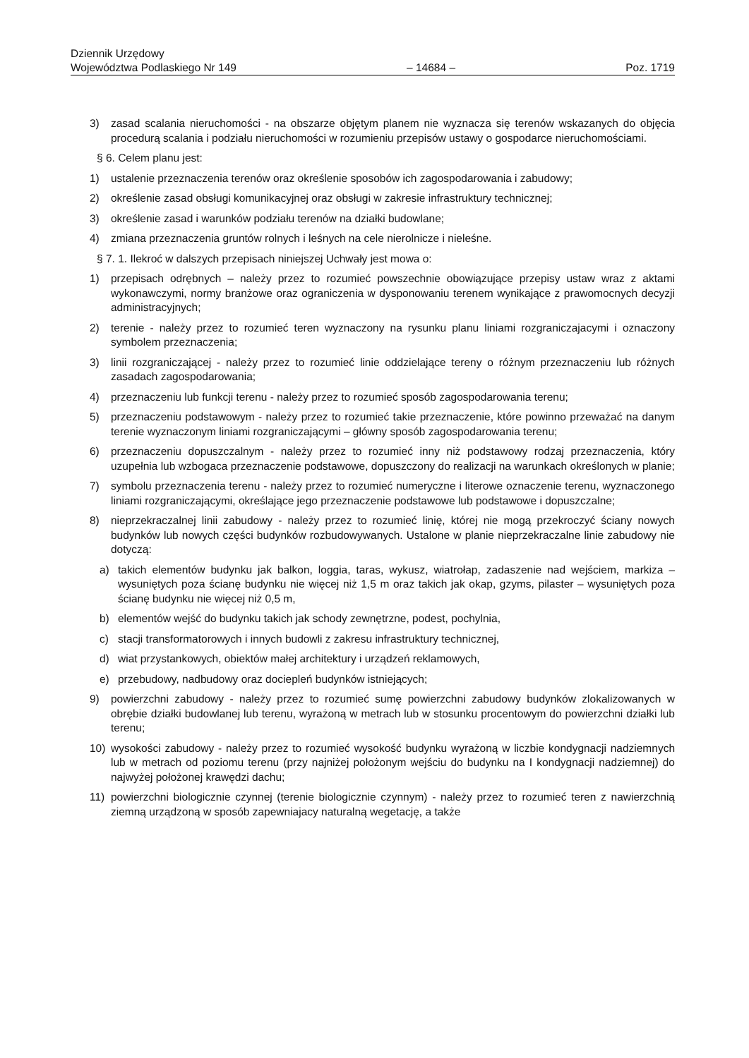Dziennik Urzędowy
Województwa Podlaskiego Nr 149 – 14684 – Poz. 1719
3) zasad scalania nieruchomości - na obszarze objętym planem nie wyznacza się terenów wskazanych do objęcia procedurą scalania i podziału nieruchomości w rozumieniu przepisów ustawy o gospodarce nieruchomościami.
§ 6. Celem planu jest:
1) ustalenie przeznaczenia terenów oraz określenie sposobów ich zagospodarowania i zabudowy;
2) określenie zasad obsługi komunikacyjnej oraz obsługi w zakresie infrastruktury technicznej;
3) określenie zasad i warunków podziału terenów na działki budowlane;
4) zmiana przeznaczenia gruntów rolnych i leśnych na cele nierolnicze i nieleśne.
§ 7. 1. Ilekroć w dalszych przepisach niniejszej Uchwały jest mowa o:
1) przepisach odrębnych – należy przez to rozumieć powszechnie obowiązujące przepisy ustaw wraz z aktami wykonawczymi, normy branżowe oraz ograniczenia w dysponowaniu terenem wynikające z prawomocnych decyzji administracyjnych;
2) terenie - należy przez to rozumieć teren wyznaczony na rysunku planu liniami rozgraniczajacymi i oznaczony symbolem przeznaczenia;
3) linii rozgraniczającej - należy przez to rozumieć linie oddzielające tereny o różnym przeznaczeniu lub różnych zasadach zagospodarowania;
4) przeznaczeniu lub funkcji terenu - należy przez to rozumieć sposób zagospodarowania terenu;
5) przeznaczeniu podstawowym - należy przez to rozumieć takie przeznaczenie, które powinno przeważać na danym terenie wyznaczonym liniami rozgraniczającymi – główny sposób zagospodarowania terenu;
6) przeznaczeniu dopuszczalnym - należy przez to rozumieć inny niż podstawowy rodzaj przeznaczenia, który uzupełnia lub wzbogaca przeznaczenie podstawowe, dopuszczony do realizacji na warunkach określonych w planie;
7) symbolu przeznaczenia terenu - należy przez to rozumieć numeryczne i literowe oznaczenie terenu, wyznaczonego liniami rozgraniczającymi, określające jego przeznaczenie podstawowe lub podstawowe i dopuszczalne;
8) nieprzekraczalnej linii zabudowy - należy przez to rozumieć linię, której nie mogą przekroczyć ściany nowych budynków lub nowych części budynków rozbudowywanych. Ustalone w planie nieprzekraczalne linie zabudowy nie dotyczą:
a) takich elementów budynku jak balkon, loggia, taras, wykusz, wiatrołap, zadaszenie nad wejściem, markiza – wysuniętych poza ścianę budynku nie więcej niż 1,5 m oraz takich jak okap, gzyms, pilaster – wysuniętych poza ścianę budynku nie więcej niż 0,5 m,
b) elementów wejść do budynku takich jak schody zewnętrzne, podest, pochylnia,
c) stacji transformatorowych i innych budowli z zakresu infrastruktury technicznej,
d) wiat przystankowych, obiektów małej architektury i urządzeń reklamowych,
e) przebudowy, nadbudowy oraz dociepleń budynków istniejących;
9) powierzchni zabudowy - należy przez to rozumieć sumę powierzchni zabudowy budynków zlokalizowanych w obrębie działki budowlanej lub terenu, wyrażoną w metrach lub w stosunku procentowym do powierzchni działki lub terenu;
10) wysokości zabudowy - należy przez to rozumieć wysokość budynku wyrażoną w liczbie kondygnacji nadziemnych lub w metrach od poziomu terenu (przy najniżej położonym wejściu do budynku na I kondygnacji nadziemnej) do najwyżej położonej krawędzi dachu;
11) powierzchni biologicznie czynnej (terenie biologicznie czynnym) - należy przez to rozumieć teren z nawierzchnią ziemną urządzoną w sposób zapewniajacy naturalną wegetację, a także